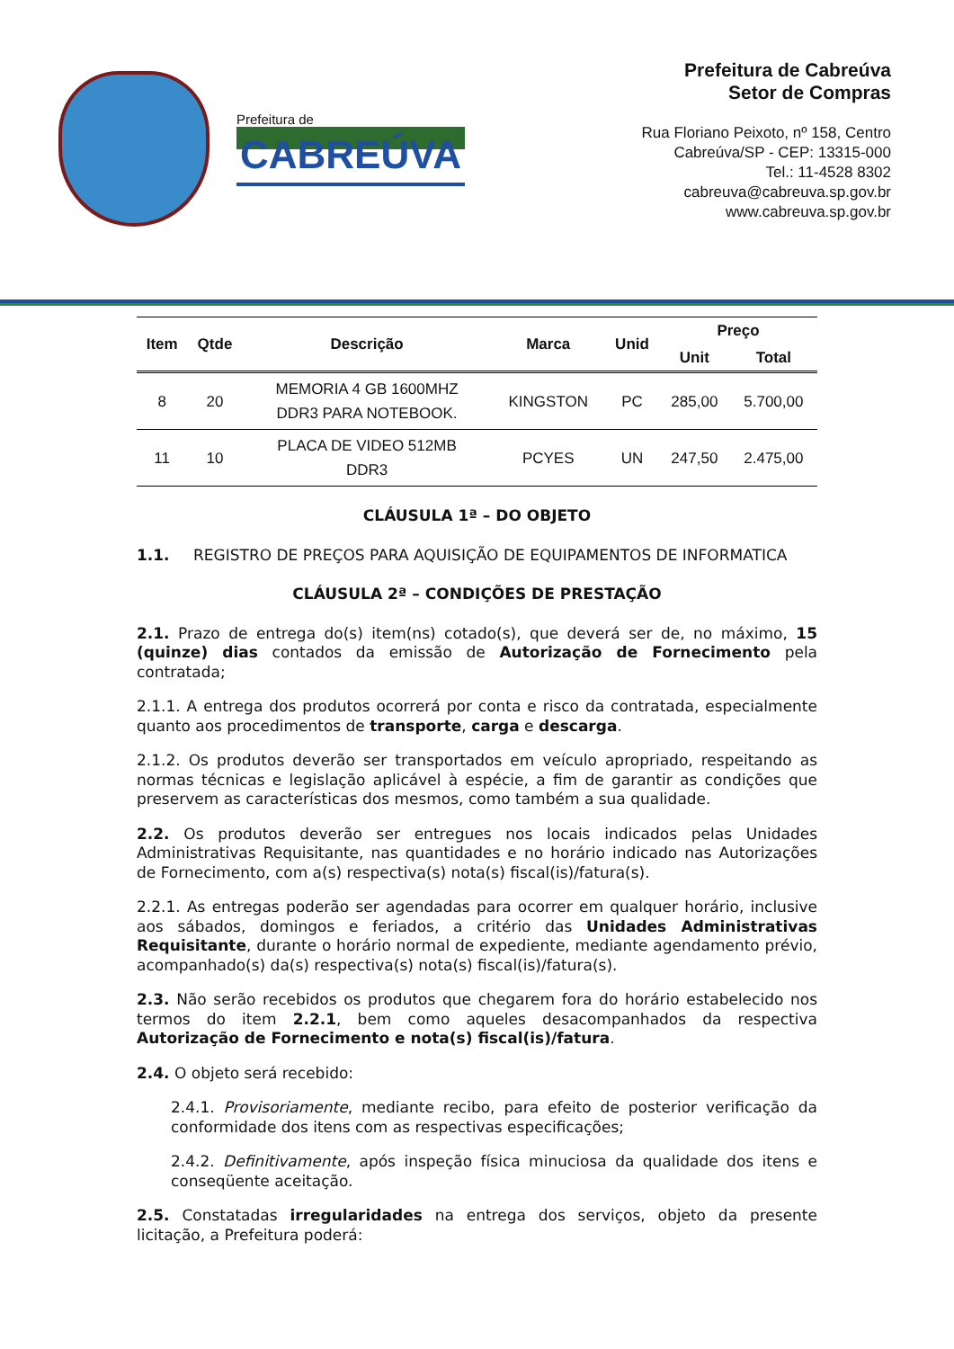Prefeitura de
CABREÚVA
Prefeitura de Cabreúva
Setor de Compras
Rua Floriano Peixoto, nº 158, Centro
Cabreúva/SP - CEP: 13315-000
Tel.: 11-4528 8302
cabreuva@cabreuva.sp.gov.br
www.cabreuva.sp.gov.br
| Item | Qtde | Descrição | Marca | Unid | Preço | |
| --- | --- | --- | --- | --- | --- | --- |
| | | | | | Unit | Total |
| 8 | 20 | MEMORIA 4 GB 1600MHZ DDR3 PARA NOTEBOOK. | KINGSTON | PC | 285,00 | 5.700,00 |
| 11 | 10 | PLACA DE VIDEO 512MB DDR3 | PCYES | UN | 247,50 | 2.475,00 |
CLÁUSULA 1ª – DO OBJETO
1.1. REGISTRO DE PREÇOS PARA AQUISIÇÃO DE EQUIPAMENTOS DE INFORMATICA
CLÁUSULA 2ª – CONDIÇÕES DE PRESTAÇÃO
2.1. Prazo de entrega do(s) item(ns) cotado(s), que deverá ser de, no máximo, 15 (quinze) dias contados da emissão de Autorização de Fornecimento pela contratada;
2.1.1. A entrega dos produtos ocorrerá por conta e risco da contratada, especialmente quanto aos procedimentos de transporte, carga e descarga.
2.1.2. Os produtos deverão ser transportados em veículo apropriado, respeitando as normas técnicas e legislação aplicável à espécie, a fim de garantir as condições que preservem as características dos mesmos, como também a sua qualidade.
2.2. Os produtos deverão ser entregues nos locais indicados pelas Unidades Administrativas Requisitante, nas quantidades e no horário indicado nas Autorizações de Fornecimento, com a(s) respectiva(s) nota(s) fiscal(is)/fatura(s).
2.2.1. As entregas poderão ser agendadas para ocorrer em qualquer horário, inclusive aos sábados, domingos e feriados, a critério das Unidades Administrativas Requisitante, durante o horário normal de expediente, mediante agendamento prévio, acompanhado(s) da(s) respectiva(s) nota(s) fiscal(is)/fatura(s).
2.3. Não serão recebidos os produtos que chegarem fora do horário estabelecido nos termos do item 2.2.1, bem como aqueles desacompanhados da respectiva Autorização de Fornecimento e nota(s) fiscal(is)/fatura.
2.4. O objeto será recebido:
2.4.1. Provisoriamente, mediante recibo, para efeito de posterior verificação da conformidade dos itens com as respectivas especificações;
2.4.2. Definitivamente, após inspeção física minuciosa da qualidade dos itens e conseqüente aceitação.
2.5. Constatadas irregularidades na entrega dos serviços, objeto da presente licitação, a Prefeitura poderá: